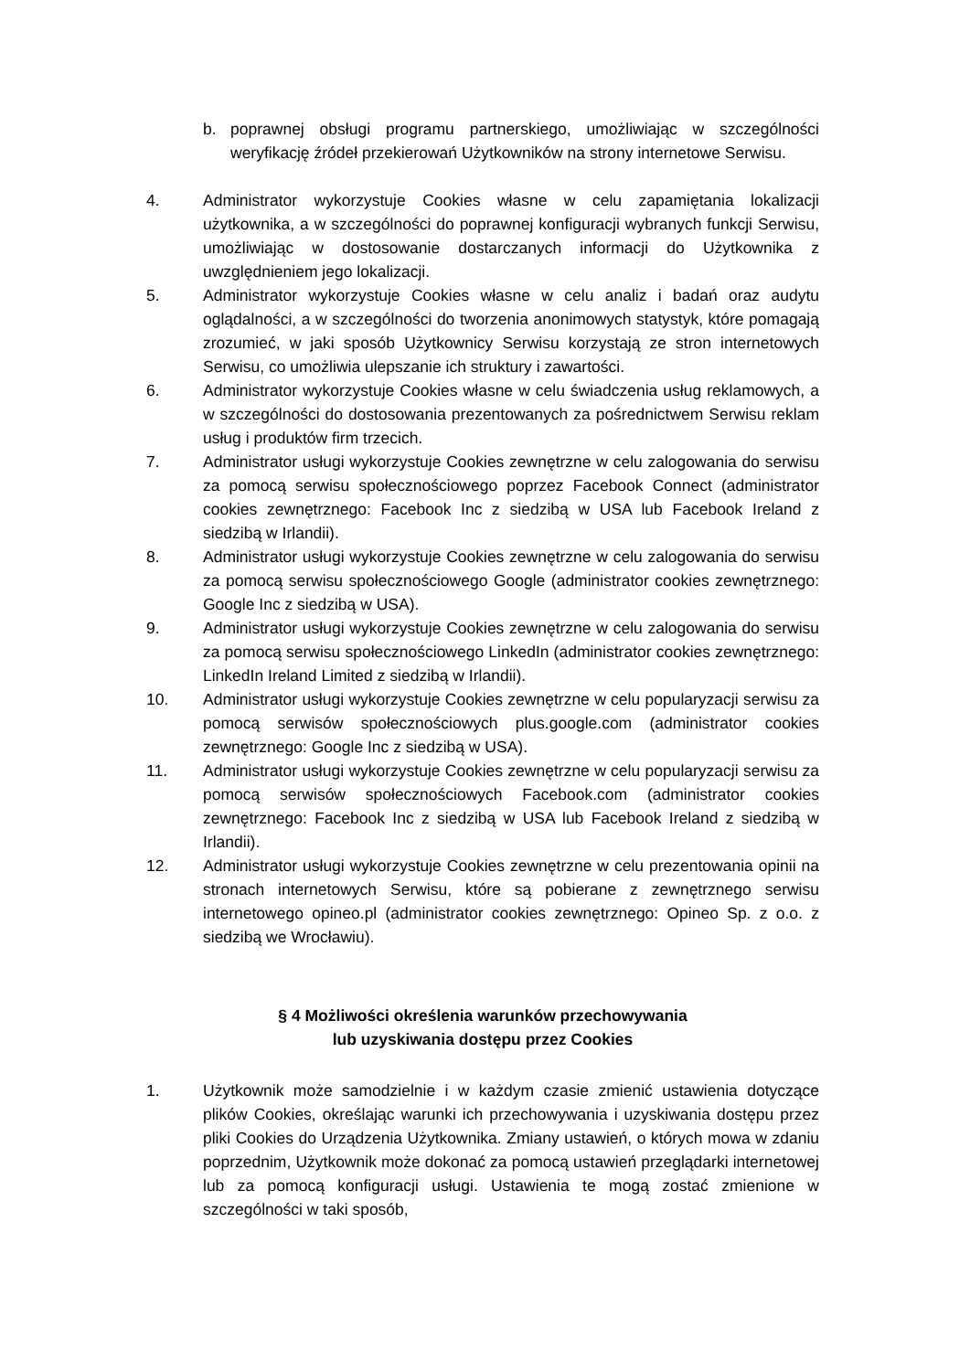b. poprawnej obsługi programu partnerskiego, umożliwiając w szczególności weryfikację źródeł przekierowań Użytkowników na strony internetowe Serwisu.
4. Administrator wykorzystuje Cookies własne w celu zapamiętania lokalizacji użytkownika, a w szczególności do poprawnej konfiguracji wybranych funkcji Serwisu, umożliwiając w dostosowanie dostarczanych informacji do Użytkownika z uwzględnieniem jego lokalizacji.
5. Administrator wykorzystuje Cookies własne w celu analiz i badań oraz audytu oglądalności, a w szczególności do tworzenia anonimowych statystyk, które pomagają zrozumieć, w jaki sposób Użytkownicy Serwisu korzystają ze stron internetowych Serwisu, co umożliwia ulepszanie ich struktury i zawartości.
6. Administrator wykorzystuje Cookies własne w celu świadczenia usług reklamowych, a w szczególności do dostosowania prezentowanych za pośrednictwem Serwisu reklam usług i produktów firm trzecich.
7. Administrator usługi wykorzystuje Cookies zewnętrzne w celu zalogowania do serwisu za pomocą serwisu społecznościowego poprzez Facebook Connect (administrator cookies zewnętrznego: Facebook Inc z siedzibą w USA lub Facebook Ireland z siedzibą w Irlandii).
8. Administrator usługi wykorzystuje Cookies zewnętrzne w celu zalogowania do serwisu za pomocą serwisu społecznościowego Google (administrator cookies zewnętrznego: Google Inc z siedzibą w USA).
9. Administrator usługi wykorzystuje Cookies zewnętrzne w celu zalogowania do serwisu za pomocą serwisu społecznościowego LinkedIn (administrator cookies zewnętrznego: LinkedIn Ireland Limited z siedzibą w Irlandii).
10. Administrator usługi wykorzystuje Cookies zewnętrzne w celu popularyzacji serwisu za pomocą serwisów społecznościowych plus.google.com (administrator cookies zewnętrznego: Google Inc z siedzibą w USA).
11. Administrator usługi wykorzystuje Cookies zewnętrzne w celu popularyzacji serwisu za pomocą serwisów społecznościowych Facebook.com (administrator cookies zewnętrznego: Facebook Inc z siedzibą w USA lub Facebook Ireland z siedzibą w Irlandii).
12. Administrator usługi wykorzystuje Cookies zewnętrzne w celu prezentowania opinii na stronach internetowych Serwisu, które są pobierane z zewnętrznego serwisu internetowego opineo.pl (administrator cookies zewnętrznego: Opineo Sp. z o.o. z siedzibą we Wrocławiu).
§ 4 Możliwości określenia warunków przechowywania
lub uzyskiwania dostępu przez Cookies
1. Użytkownik może samodzielnie i w każdym czasie zmienić ustawienia dotyczące plików Cookies, określając warunki ich przechowywania i uzyskiwania dostępu przez pliki Cookies do Urządzenia Użytkownika. Zmiany ustawień, o których mowa w zdaniu poprzednim, Użytkownik może dokonać za pomocą ustawień przeglądarki internetowej lub za pomocą konfiguracji usługi. Ustawienia te mogą zostać zmienione w szczególności w taki sposób,